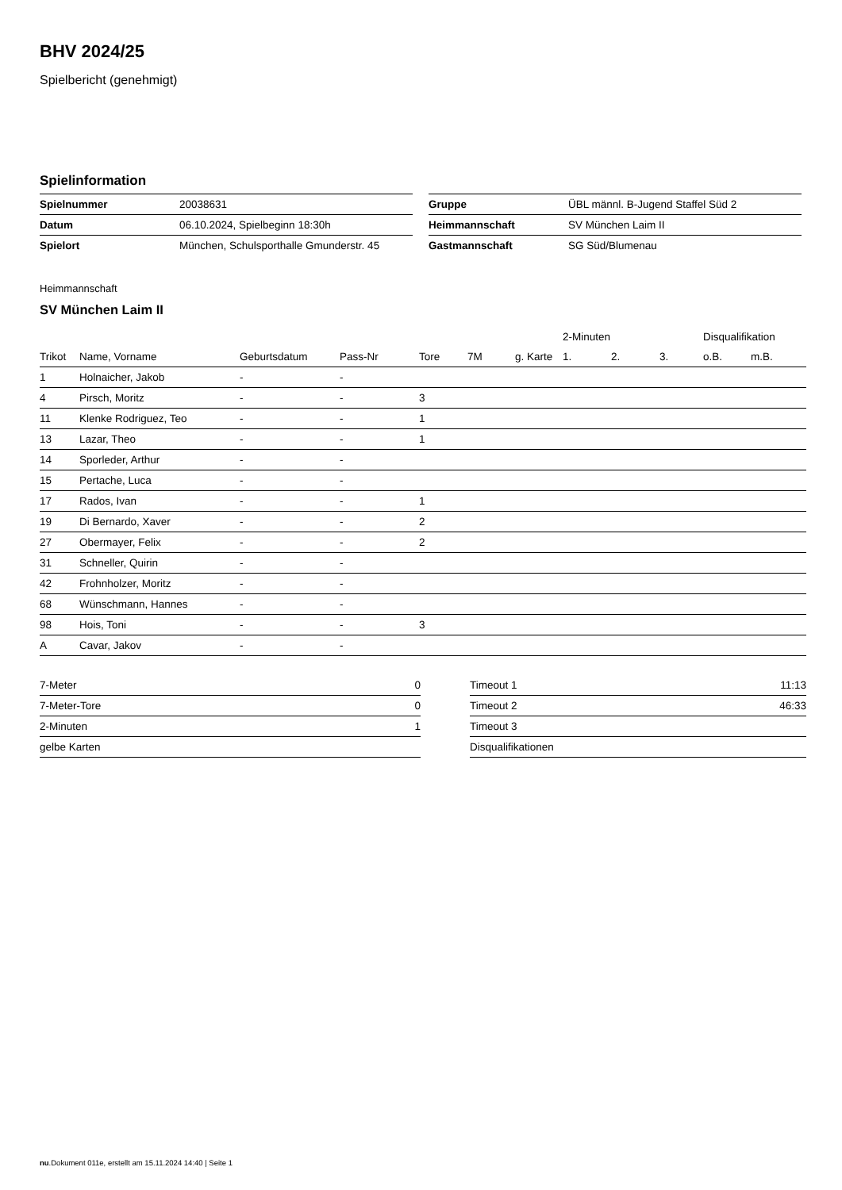BHV 2024/25
Spielbericht (genehmigt)
Spielinformation
| Spielnummer | 20038631 |
| Datum | 06.10.2024, Spielbeginn 18:30h |
| Spielort | München, Schulsporthalle Gmunderstr. 45 |
| Gruppe | ÜBL männl. B-Jugend Staffel Süd 2 |
| Heimmannschaft | SV München Laim II |
| Gastmannschaft | SG Süd/Blumenau |
Heimmannschaft
SV München Laim II
| | | | | | | | 2-Minuten | | | Disqualifikation | |
| --- | --- | --- | --- | --- | --- | --- | --- | --- | --- | --- | --- |
| Trikot | Name, Vorname | Geburtsdatum | Pass-Nr | Tore | 7M | g. Karte | 1. | 2. | 3. | o.B. | m.B. |
| 1 | Holnaicher, Jakob | - | - | | | | | | | | |
| 4 | Pirsch, Moritz | - | - | 3 | | | | | | | |
| 11 | Klenke Rodriguez, Teo | - | - | 1 | | | | | | | |
| 13 | Lazar, Theo | - | - | 1 | | | | | | | |
| 14 | Sporleder, Arthur | - | - | | | | | | | | |
| 15 | Pertache, Luca | - | - | | | | | | | | |
| 17 | Rados, Ivan | - | - | 1 | | | | | | | |
| 19 | Di Bernardo, Xaver | - | - | 2 | | | | | | | |
| 27 | Obermayer, Felix | - | - | 2 | | | | | | | |
| 31 | Schneller, Quirin | - | - | | | | | | | | |
| 42 | Frohnholzer, Moritz | - | - | | | | | | | | |
| 68 | Wünschmann, Hannes | - | - | | | | | | | | |
| 98 | Hois, Toni | - | - | 3 | | | | | | | |
| A | Cavar, Jakov | - | - | | | | | | | | |
| 7-Meter | 0 |
| 7-Meter-Tore | 0 |
| 2-Minuten | 1 |
| gelbe Karten | |
| Timeout 1 | 11:13 |
| Timeout 2 | 46:33 |
| Timeout 3 | |
| Disqualifikationen | |
nu.Dokument 011e, erstellt am 15.11.2024 14:40 | Seite 1